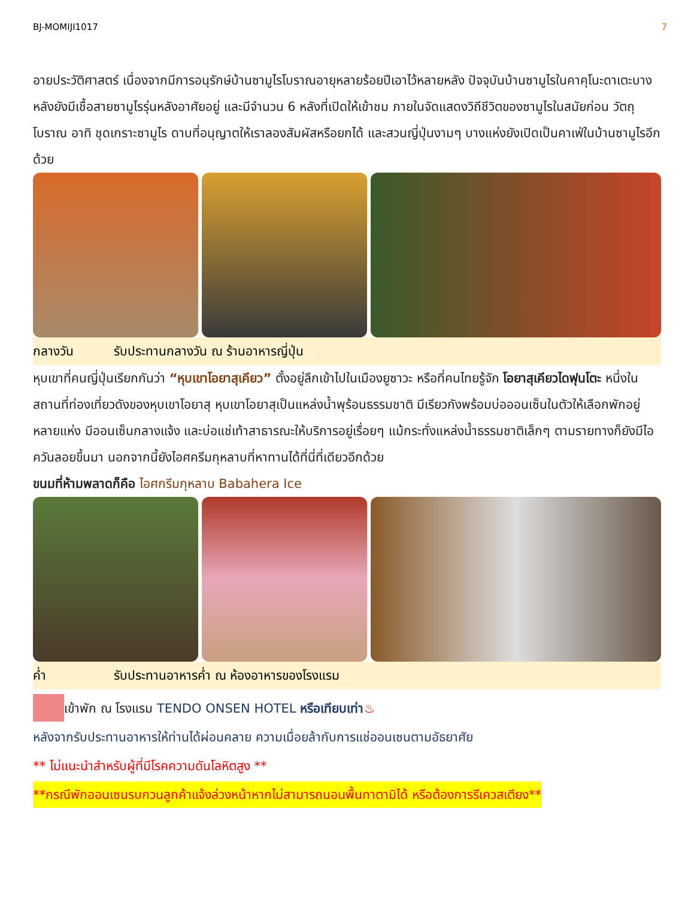BJ-MOMIJI1017 7
อายประวัติศาสตร์ เนื่องจากมีการอนุรักษ์บ้านซามูไรโบราณอายุหลายร้อยปีเอาไว้หลายหลัง ปัจจุบันบ้านซามูไรในคาคุโนะดาเตะบางหลังยังมีเชื้อสายซามูไรรุ่นหลังอาศัยอยู่ และมีจำนวน 6 หลังที่เปิดให้เข้าชม ภายในจัดแสดงวิถีชีวิตของซามูไรในสมัยก่อน วัตถุโบราณ อาทิ ชุดเกราะซามูไร ดาบที่อนุญาตให้เราลองสัมผัสหรือยกได้ และสวนญี่ปุ่นงามๆ บางแห่งยังเปิดเป็นคาเฟ่ในบ้านซามูไรอีกด้วย
กลางวัน รับประทานกลางวัน ณ ร้านอาหารญี่ปุ่น
หุบเขาที่คนญี่ปุ่นเรียกกันว่า “หุบเขาโอยาสุเคียว” ตั้งอยู่ลึกเข้าไปในเมืองยูซาวะ หรือที่คนไทยรู้จัก โอยาสุเคียวไดฟุนโตะ หนึ่งในสถานที่ท่องเที่ยวดังของหุบเขาโอยาสุ หุบเขาโอยาสุเป็นแหล่งน้ำพุร้อนธรรมชาติ มีเรียวกังพร้อมบ่อออนเซ็นในตัวให้เลือกพักอยู่หลายแห่ง มีออนเซ็นกลางแจ้ง และบ่อแช่เท้าสาธารณะให้บริการอยู่เรื่อยๆ แม้กระทั่งแหล่งน้ำธรรมชาติเล็กๆ ตามรายทางก็ยังมีไอควันลอยขึ้นมา นอกจากนี้ยังไอศครีมกุหลาบที่หาทานได้ที่นี่ที่เดียวอีกด้วย
ขนมที่ห้ามพลาดก็คือ ไอศกรีมกุหลาบ Babahera Ice
ค่ำ รับประทานอาหารค่ำ ณ ห้องอาหารของโรงแรม
เข้าพัก ณ โรงแรม TENDO ONSEN HOTEL หรือเทียบเท่า♨
หลังจากรับประทานอาหารให้ท่านได้ผ่อนคลาย ความเมื่อยล้ากับการแช่ออนเซนตามอัธยาศัย
** ไม่แนะนำสำหรับผู้ที่มีโรคความดันโลหิตสูง **
**กรณีพักออนเซนรบกวนลูกค้าแจ้งล่วงหน้าหากไม่สามารถนอนพื้นทาตามิได้ หรือต้องการรีเควสเตียง**